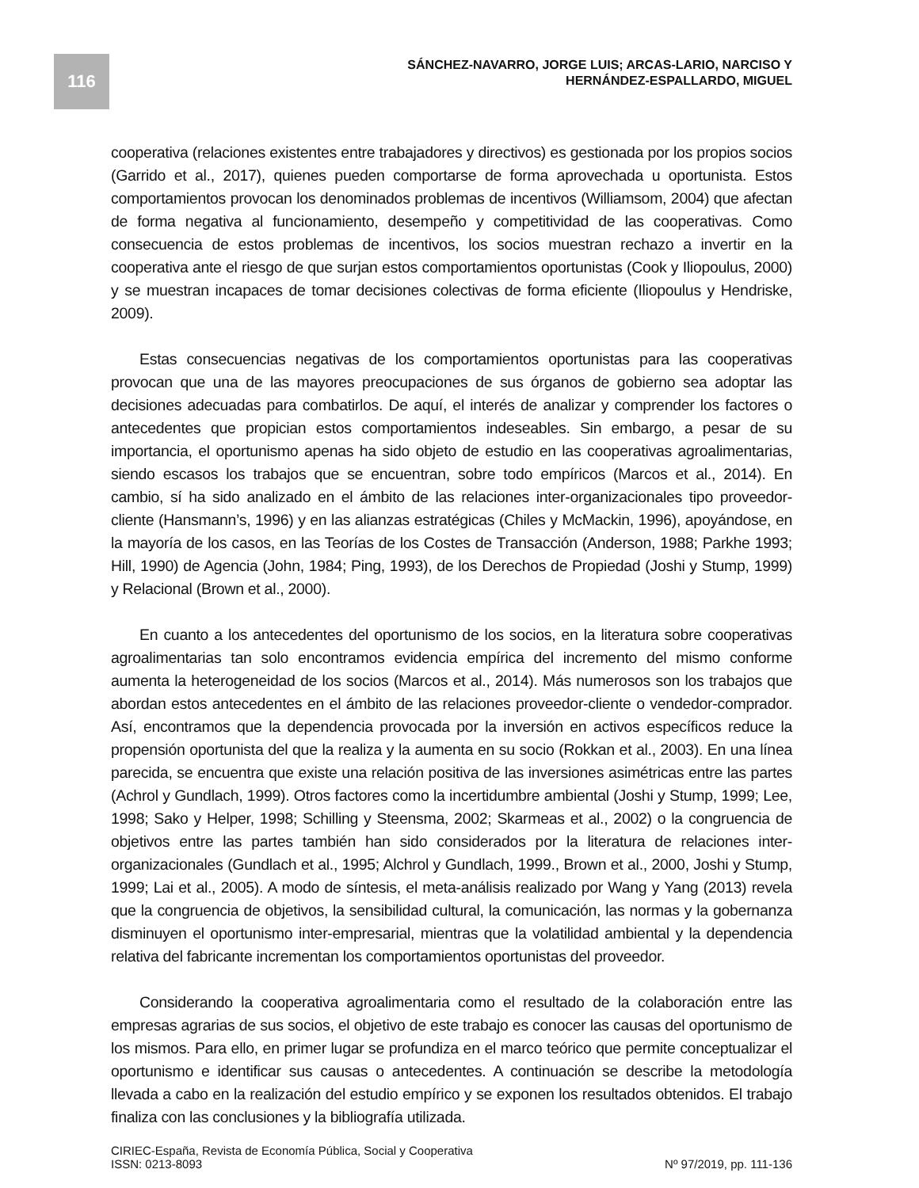116
SÁNCHEZ-NAVARRO, JORGE LUIS; ARCAS-LARIO, NARCISO Y
HERNÁNDEZ-ESPALLARDO, MIGUEL
cooperativa (relaciones existentes entre trabajadores y directivos) es gestionada por los propios socios (Garrido et al., 2017), quienes pueden comportarse de forma aprovechada u oportunista. Estos comportamientos provocan los denominados problemas de incentivos (Williamsom, 2004) que afectan de forma negativa al funcionamiento, desempeño y competitividad de las cooperativas. Como consecuencia de estos problemas de incentivos, los socios muestran rechazo a invertir en la cooperativa ante el riesgo de que surjan estos comportamientos oportunistas (Cook y Iliopoulus, 2000) y se muestran incapaces de tomar decisiones colectivas de forma eficiente (Iliopoulus y Hendriske, 2009).
Estas consecuencias negativas de los comportamientos oportunistas para las cooperativas provocan que una de las mayores preocupaciones de sus órganos de gobierno sea adoptar las decisiones adecuadas para combatirlos. De aquí, el interés de analizar y comprender los factores o antecedentes que propician estos comportamientos indeseables. Sin embargo, a pesar de su importancia, el oportunismo apenas ha sido objeto de estudio en las cooperativas agroalimentarias, siendo escasos los trabajos que se encuentran, sobre todo empíricos (Marcos et al., 2014). En cambio, sí ha sido analizado en el ámbito de las relaciones inter-organizacionales tipo proveedor-cliente (Hansmann’s, 1996) y en las alianzas estratégicas (Chiles y McMackin, 1996), apoyándose, en la mayoría de los casos, en las Teorías de los Costes de Transacción (Anderson, 1988; Parkhe 1993; Hill, 1990) de Agencia (John, 1984; Ping, 1993), de los Derechos de Propiedad (Joshi y Stump, 1999) y Relacional (Brown et al., 2000).
En cuanto a los antecedentes del oportunismo de los socios, en la literatura sobre cooperativas agroalimentarias tan solo encontramos evidencia empírica del incremento del mismo conforme aumenta la heterogeneidad de los socios (Marcos et al., 2014). Más numerosos son los trabajos que abordan estos antecedentes en el ámbito de las relaciones proveedor-cliente o vendedor-comprador. Así, encontramos que la dependencia provocada por la inversión en activos específicos reduce la propensión oportunista del que la realiza y la aumenta en su socio (Rokkan et al., 2003). En una línea parecida, se encuentra que existe una relación positiva de las inversiones asimétricas entre las partes (Achrol y Gundlach, 1999). Otros factores como la incertidumbre ambiental (Joshi y Stump, 1999; Lee, 1998; Sako y Helper, 1998; Schilling y Steensma, 2002; Skarmeas et al., 2002) o la congruencia de objetivos entre las partes también han sido considerados por la literatura de relaciones inter-organizacionales (Gundlach et al., 1995; Alchrol y Gundlach, 1999., Brown et al., 2000, Joshi y Stump, 1999; Lai et al., 2005). A modo de síntesis, el meta-análisis realizado por Wang y Yang (2013) revela que la congruencia de objetivos, la sensibilidad cultural, la comunicación, las normas y la gobernanza disminuyen el oportunismo inter-empresarial, mientras que la volatilidad ambiental y la dependencia relativa del fabricante incrementan los comportamientos oportunistas del proveedor.
Considerando la cooperativa agroalimentaria como el resultado de la colaboración entre las empresas agrarias de sus socios, el objetivo de este trabajo es conocer las causas del oportunismo de los mismos. Para ello, en primer lugar se profundiza en el marco teórico que permite conceptualizar el oportunismo e identificar sus causas o antecedentes. A continuación se describe la metodología llevada a cabo en la realización del estudio empírico y se exponen los resultados obtenidos. El trabajo finaliza con las conclusiones y la bibliografía utilizada.
CIRIEC-España, Revista de Economía Pública, Social y Cooperativa
ISSN: 0213-8093
Nº 97/2019, pp. 111-136